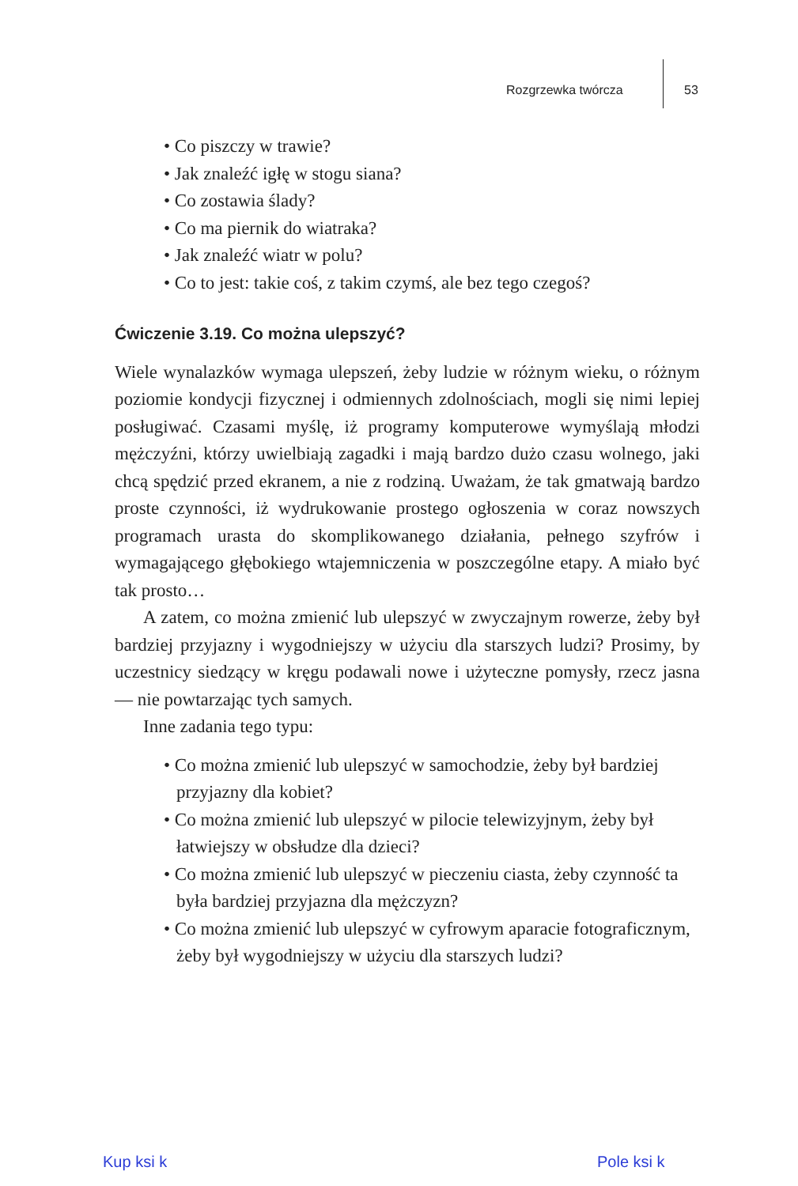Rozgrzewka twórcza 53
• Co piszczy w trawie?
• Jak znaleźć igłę w stogu siana?
• Co zostawia ślady?
• Co ma piernik do wiatraka?
• Jak znaleźć wiatr w polu?
• Co to jest: takie coś, z takim czymś, ale bez tego czegoś?
Ćwiczenie 3.19. Co można ulepszyć?
Wiele wynalazków wymaga ulepszeń, żeby ludzie w różnym wieku, o różnym poziomie kondycji fizycznej i odmiennych zdolnościach, mogli się nimi lepiej posługiwać. Czasami myślę, iż programy komputerowe wymyślają młodzi mężczyźni, którzy uwielbiają zagadki i mają bardzo dużo czasu wolnego, jaki chcą spędzić przed ekranem, a nie z rodziną. Uważam, że tak gmatwają bardzo proste czynności, iż wydrukowanie prostego ogłoszenia w coraz nowszych programach urasta do skomplikowanego działania, pełnego szyfrów i wymagającego głębokiego wtajemniczenia w poszczególne etapy. A miało być tak prosto…
A zatem, co można zmienić lub ulepszyć w zwyczajnym rowerze, żeby był bardziej przyjazny i wygodniejszy w użyciu dla starszych ludzi? Prosimy, by uczestnicy siedzący w kręgu podawali nowe i użyteczne pomysły, rzecz jasna — nie powtarzając tych samych.
Inne zadania tego typu:
• Co można zmienić lub ulepszyć w samochodzie, żeby był bardziej przyjazny dla kobiet?
• Co można zmienić lub ulepszyć w pilocie telewizyjnym, żeby był łatwiejszy w obsłudze dla dzieci?
• Co można zmienić lub ulepszyć w pieczeniu ciasta, żeby czynność ta była bardziej przyjazna dla mężczyzn?
• Co można zmienić lub ulepszyć w cyfrowym aparacie fotograficznym, żeby był wygodniejszy w użyciu dla starszych ludzi?
Kup ksi k Pole ksi k